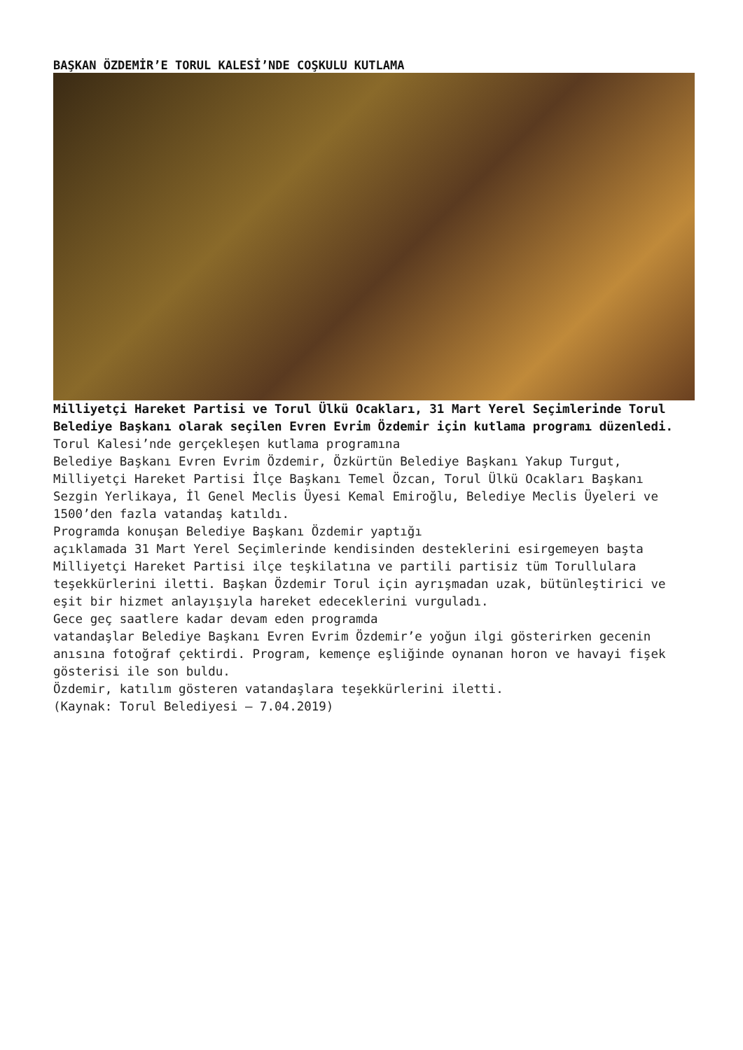BAŞKAN ÖZDEMİR’E TORUL KALESİ’NDE COŞKULU KUTLAMA
Milliyetçi Hareket Partisi ve Torul Ülkü Ocakları, 31 Mart Yerel Seçimlerinde Torul Belediye Başkanı olarak seçilen Evren Evrim Özdemir için kutlama programı düzenledi.
Torul Kalesi’nde gerçekleşen kutlama programına
Belediye Başkanı Evren Evrim Özdemir, Özkürtün Belediye Başkanı Yakup Turgut, Milliyetçi Hareket Partisi İlçe Başkanı Temel Özcan, Torul Ülkü Ocakları Başkanı Sezgin Yerlikaya, İl Genel Meclis Üyesi Kemal Emiroğlu, Belediye Meclis Üyeleri ve 1500’den fazla vatandaş katıldı.
Programda konuşan Belediye Başkanı Özdemir yaptığı
açıklamada 31 Mart Yerel Seçimlerinde kendisinden desteklerini esirgemeyen başta Milliyetçi Hareket Partisi ilçe teşkilatına ve partili partisiz tüm Torullulara
teşekkürlerini iletti. Başkan Özdemir Torul için ayrışmadan uzak, bütünleştirici ve eşit bir hizmet anlayışıyla hareket edeceklerini vurguladı.
Gece geç saatlere kadar devam eden programda
vatandaşlar Belediye Başkanı Evren Evrim Özdemir’e yoğun ilgi gösterirken gecenin anısına fotoğraf çektirdi. Program, kemençe eşliğinde oynanan horon ve havayi fişek gösterisi ile son buldu.
Özdemir, katılım gösteren vatandaşlara teşekkürlerini iletti.
(Kaynak: Torul Belediyesi – 7.04.2019)